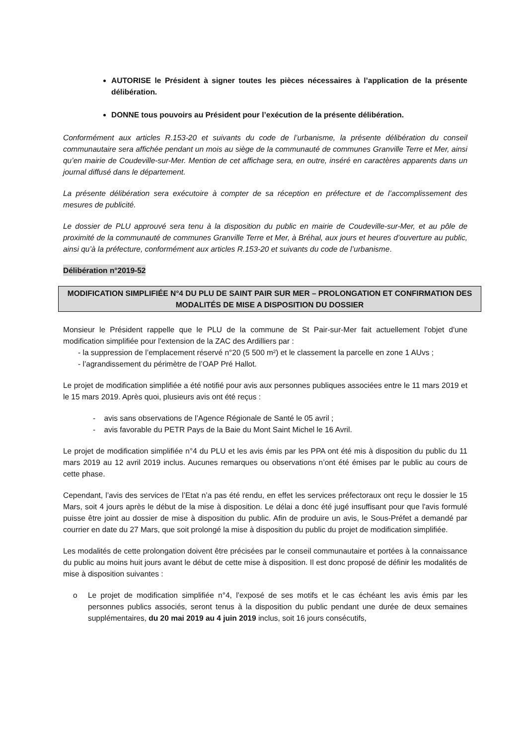AUTORISE le Président à signer toutes les pièces nécessaires à l’application de la présente délibération.
DONNE tous pouvoirs au Président pour l’exécution de la présente délibération.
Conformément aux articles R.153-20 et suivants du code de l’urbanisme, la présente délibération du conseil communautaire sera affichée pendant un mois au siège de la communauté de communes Granville Terre et Mer, ainsi qu’en mairie de Coudeville-sur-Mer. Mention de cet affichage sera, en outre, inséré en caractères apparents dans un journal diffusé dans le département.
La présente délibération sera exécutoire à compter de sa réception en préfecture et de l’accomplissement des mesures de publicité.
Le dossier de PLU approuvé sera tenu à la disposition du public en mairie de Coudeville-sur-Mer, et au pôle de proximité de la communauté de communes Granville Terre et Mer, à Bréhal, aux jours et heures d’ouverture au public, ainsi qu’à la préfecture, conformément aux articles R.153-20 et suivants du code de l’urbanisme.
Délibération n°2019-52
MODIFICATION SIMPLIFIÉE N°4 DU PLU DE SAINT PAIR SUR MER – PROLONGATION ET CONFIRMATION DES MODALITÉS DE MISE A DISPOSITION DU DOSSIER
Monsieur le Président rappelle que le PLU de la commune de St Pair-sur-Mer fait actuellement l'objet d'une modification simplifiée pour l'extension de la ZAC des Ardilliers par :
- la suppression de l’emplacement réservé n°20 (5 500 m²) et le classement la parcelle en zone 1 AUvs ;
- l’agrandissement du périmètre de l’OAP Pré Hallot.
Le projet de modification simplifiée a été notifié pour avis aux personnes publiques associées entre le 11 mars 2019 et le 15 mars 2019. Après quoi, plusieurs avis ont été reçus :
- avis sans observations de l’Agence Régionale de Santé le 05 avril ;
- avis favorable du PETR Pays de la Baie du Mont Saint Michel le 16 Avril.
Le projet de modification simplifiée n°4 du PLU et les avis émis par les PPA ont été mis à disposition du public du 11 mars 2019 au 12 avril 2019 inclus. Aucunes remarques ou observations n’ont été émises par le public au cours de cette phase.
Cependant, l’avis des services de l’Etat n’a pas été rendu, en effet les services préfectoraux ont reçu le dossier le 15 Mars, soit 4 jours après le début de la mise à disposition. Le délai a donc été jugé insuffisant pour que l'avis formulé puisse être joint au dossier de mise à disposition du public. Afin de produire un avis, le Sous-Préfet a demandé par courrier en date du 27 Mars, que soit prolongé la mise à disposition du public du projet de modification simplifiée.
Les modalités de cette prolongation doivent être précisées par le conseil communautaire et portées à la connaissance du public au moins huit jours avant le début de cette mise à disposition. Il est donc proposé de définir les modalités de mise à disposition suivantes :
o Le projet de modification simplifiée n°4, l’exposé de ses motifs et le cas échéant les avis émis par les personnes publics associés, seront tenus à la disposition du public pendant une durée de deux semaines supplémentaires, du 20 mai 2019 au 4 juin 2019 inclus, soit 16 jours consécutifs,